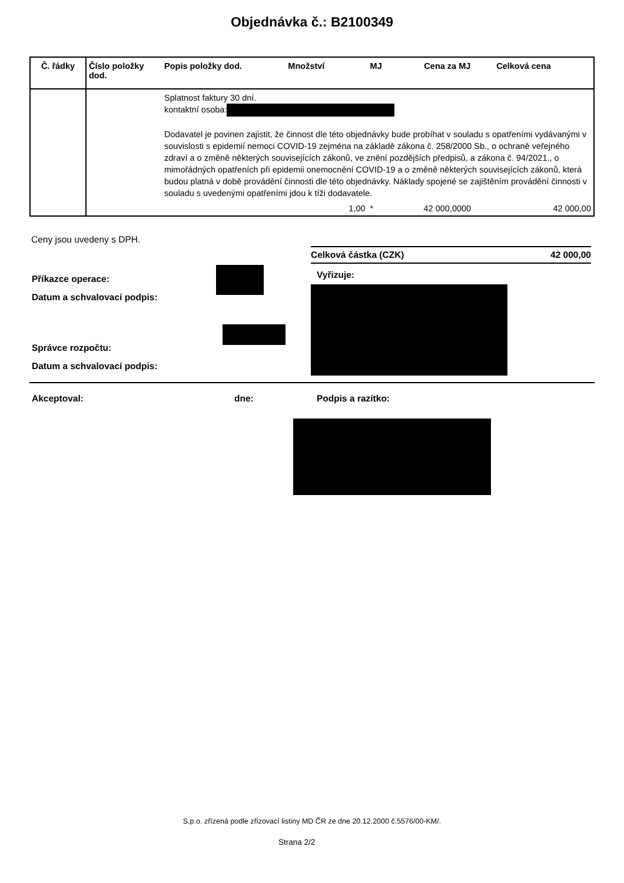Objednávka č.: B2100349
| Č. řádky | Číslo položky dod. | Popis položky dod. | Množství | MJ | Cena za MJ | Celková cena |
| --- | --- | --- | --- | --- | --- | --- |
| | | Splatnost faktury 30 dní. kontaktní osoba: Dodavatel je povinen zajistit, že činnost dle této objednávky bude probíhat v souladu s opatřeními vydávanými v souvislosti s epidemií nemoci COVID-19 zejména na základě zákona č. 258/2000 Sb., o ochraně veřejného zdraví a o změně některých souvisejících zákonů, ve znění pozdějších předpisů, a zákona č. 94/2021., o mimořádných opatřeních při epidemii onemocnění COVID-19 a o změně některých souvisejících zákonů, která budou platná v době provádění činnosti dle této objednávky. Náklady spojené se zajištěním provádění činnosti v souladu s uvedenými opatřeními jdou k tíži dodavatele. | | | | |
| | | | 1,00 | * | 42 000,0000 | 42 000,00 |
Ceny jsou uvedeny s DPH.
Celková částka (CZK) 42 000,00
Příkazce operace:
Datum a schvalovací podpis:
Vyřizuje:
Správce rozpočtu:
Datum a schvalovací podpis:
Akceptoval: dne: Podpis a razítko:
S.p.o. zřízená podle zřizovací listiny MD ČR ze dne 20.12.2000 č.5576/00-KM/.
Strana 2/2